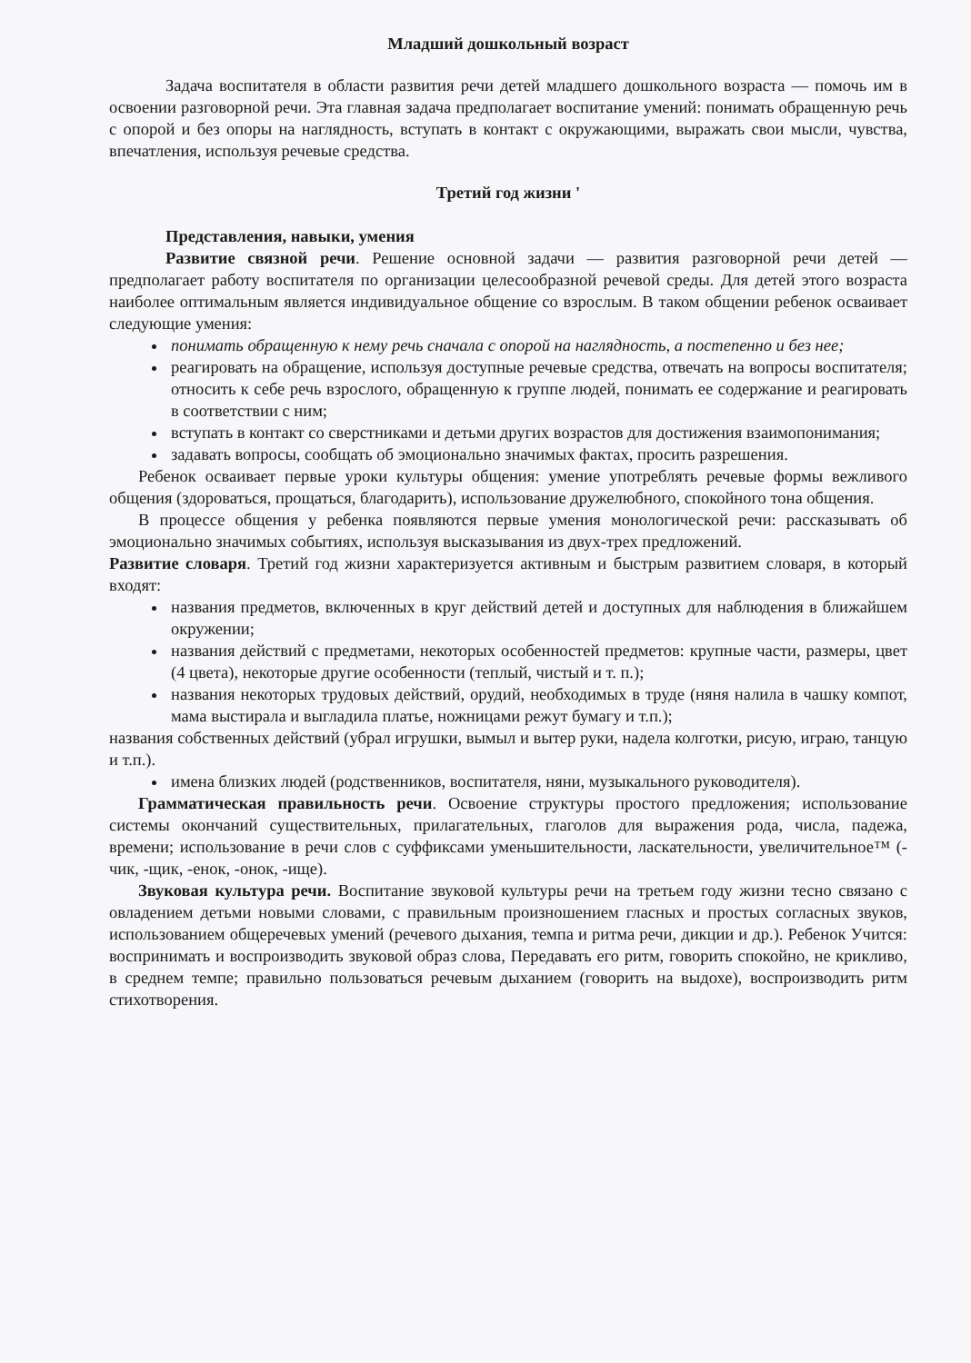Младший дошкольный возраст
Задача воспитателя в области развития речи детей младшего дошкольного возраста — помочь им в освоении разговорной речи. Эта главная задача предполагает воспитание умений: понимать обращенную речь с опорой и без опоры на наглядность, вступать в контакт с окружающими, выражать свои мысли, чувства, впечатления, используя речевые средства.
Третий год жизни '
Представления, навыки, умения
Развитие связной речи. Решение основной задачи — развития разговорной речи детей — предполагает работу воспитателя по организации целесообразной речевой среды. Для детей этого возраста наиболее оптимальным является индивидуальное общение со взрослым. В таком общении ребенок осваивает следующие умения:
понимать обращенную к нему речь сначала с опорой на наглядность, а постепенно и без нее;
реагировать на обращение, используя доступные речевые средства, отвечать на вопросы воспитателя; относить к себе речь взрослого, обращенную к группе людей, понимать ее содержание и реагировать в соответствии с ним;
вступать в контакт со сверстниками и детьми других возрастов для достижения взаимопонимания;
задавать вопросы, сообщать об эмоционально значимых фактах, просить разрешения.
Ребенок осваивает первые уроки культуры общения: умение употреблять речевые формы вежливого общения (здороваться, прощаться, благодарить), использование дружелюбного, спокойного тона общения.
В процессе общения у ребенка появляются первые умения монологической речи: рассказывать об эмоционально значимых событиях, используя высказывания из двух-трех предложений.
Развитие словаря. Третий год жизни характеризуется активным и быстрым развитием словаря, в который входят:
названия предметов, включенных в круг действий детей и доступных для наблюдения в ближайшем окружении;
названия действий с предметами, некоторых особенностей предметов: крупные части, размеры, цвет (4 цвета), некоторые другие особенности (теплый, чистый и т. п.);
названия некоторых трудовых действий, орудий, необходимых в труде (няня налила в чашку компот, мама выстирала и выгладила платье, ножницами режут бумагу и т.п.);
названия собственных действий (убрал игрушки, вымыл и вытер руки, надела колготки, рисую, играю, танцую и т.п.).
имена близких людей (родственников, воспитателя, няни, музыкального руководителя).
Грамматическая правильность речи. Освоение структуры простого предложения; использование системы окончаний существительных, прилагательных, глаголов для выражения рода, числа, падежа, времени; использование в речи слов с суффиксами уменьшительности, ласкательности, увеличительное™ (-чик, -щик, -енок, -онок, -ище).
Звуковая культура речи. Воспитание звуковой культуры речи на третьем году жизни тесно связано с овладением детьми новыми словами, с правильным произношением гласных и простых согласных звуков, использованием общеречевых умений (речевого дыхания, темпа и ритма речи, дикции и др.). Ребенок Учится: воспринимать и воспроизводить звуковой образ слова, Передавать его ритм, говорить спокойно, не крикливо, в среднем темпе; правильно пользоваться речевым дыханием (говорить на выдохе), воспроизводить ритм стихотворения.